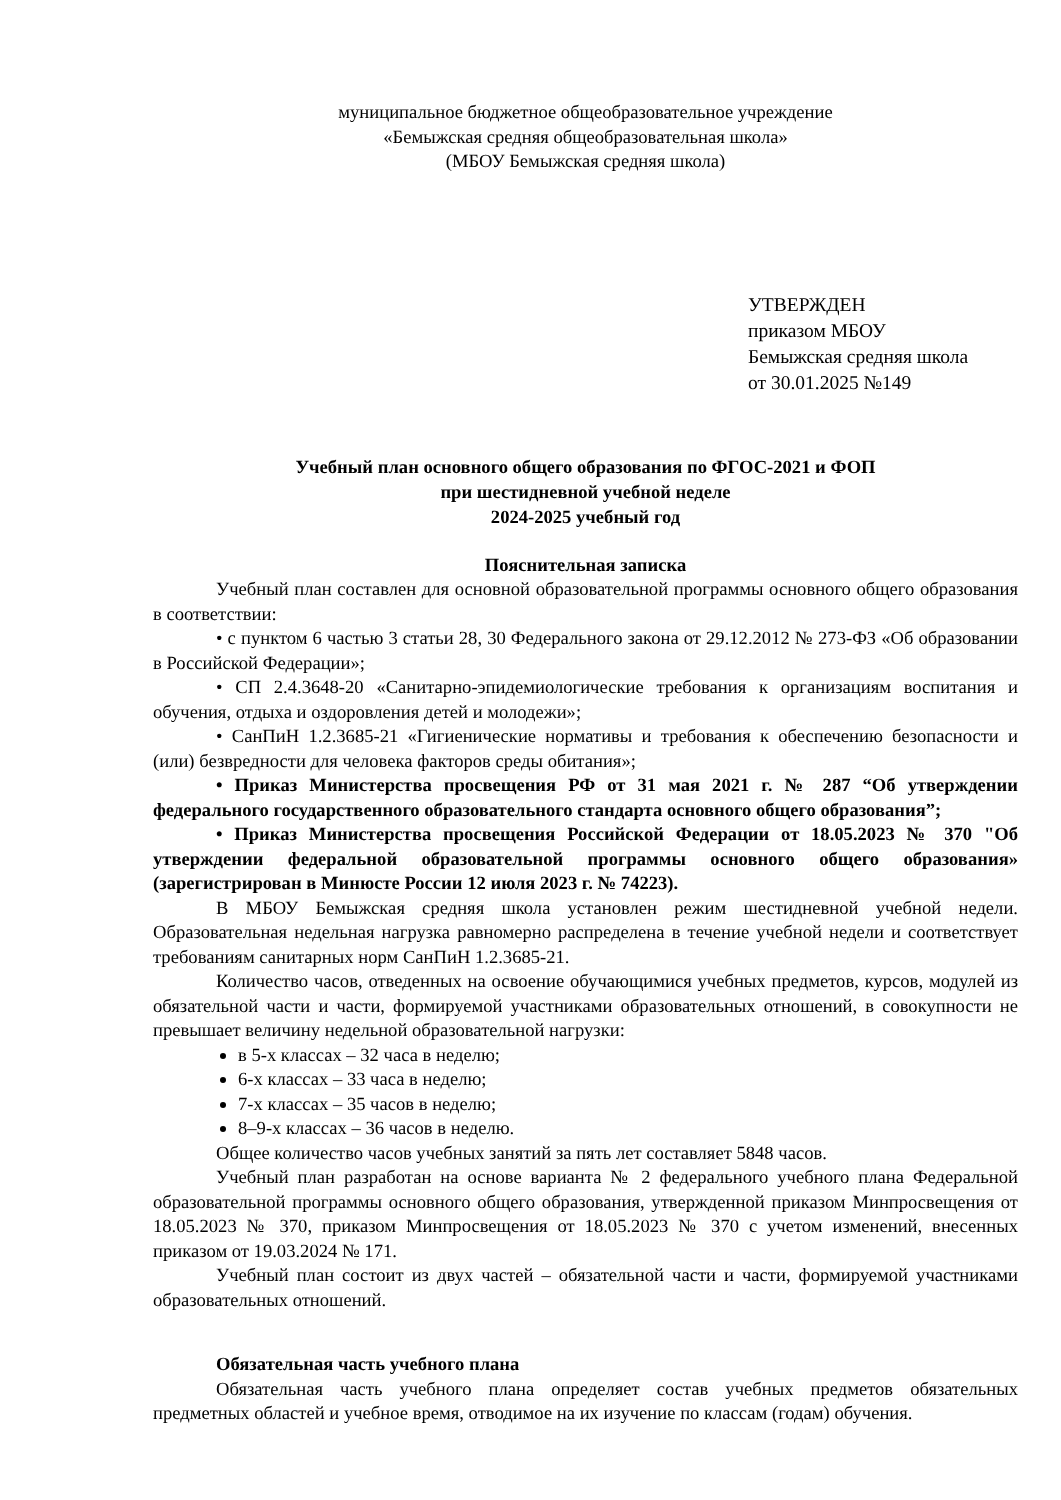муниципальное бюджетное общеобразовательное учреждение
«Бемыжская средняя общеобразовательная школа»
(МБОУ Бемыжская средняя школа)
УТВЕРЖДЕН
приказом МБОУ
Бемыжская средняя школа
от 30.01.2025 №149
Учебный план основного общего образования по ФГОС-2021 и ФОП
при шестидневной учебной неделе
2024-2025 учебный год
Пояснительная записка
Учебный план составлен для основной образовательной программы основного общего образования в соответствии:
• с пунктом 6 частью 3 статьи 28, 30 Федерального закона от 29.12.2012 № 273-ФЗ «Об образовании в Российской Федерации»;
• СП 2.4.3648-20 «Санитарно-эпидемиологические требования к организациям воспитания и обучения, отдыха и оздоровления детей и молодежи»;
• СанПиН 1.2.3685-21 «Гигиенические нормативы и требования к обеспечению безопасности и (или) безвредности для человека факторов среды обитания»;
• Приказ Министерства просвещения РФ от 31 мая 2021 г. № 287 “Об утверждении федерального государственного образовательного стандарта основного общего образования”;
• Приказ Министерства просвещения Российской Федерации от 18.05.2023 № 370 "Об утверждении федеральной образовательной программы основного общего образования» (зарегистрирован в Минюсте России 12 июля 2023 г. № 74223).
В МБОУ Бемыжская средняя школа установлен режим шестидневной учебной недели. Образовательная недельная нагрузка равномерно распределена в течение учебной недели и соответствует требованиям санитарных норм СанПиН 1.2.3685-21.
Количество часов, отведенных на освоение обучающимися учебных предметов, курсов, модулей из обязательной части и части, формируемой участниками образовательных отношений, в совокупности не превышает величину недельной образовательной нагрузки:
в 5-х классах – 32 часа в неделю;
6-х классах – 33 часа в неделю;
7-х классах – 35 часов в неделю;
8–9-х классах – 36 часов в неделю.
Общее количество часов учебных занятий за пять лет составляет 5848 часов.
Учебный план разработан на основе варианта № 2 федерального учебного плана Федеральной образовательной программы основного общего образования, утвержденной приказом Минпросвещения от 18.05.2023 № 370, приказом Минпросвещения от 18.05.2023 № 370 с учетом изменений, внесенных приказом от 19.03.2024 № 171.
Учебный план состоит из двух частей – обязательной части и части, формируемой участниками образовательных отношений.
Обязательная часть учебного плана
Обязательная часть учебного плана определяет состав учебных предметов обязательных предметных областей и учебное время, отводимое на их изучение по классам (годам) обучения.